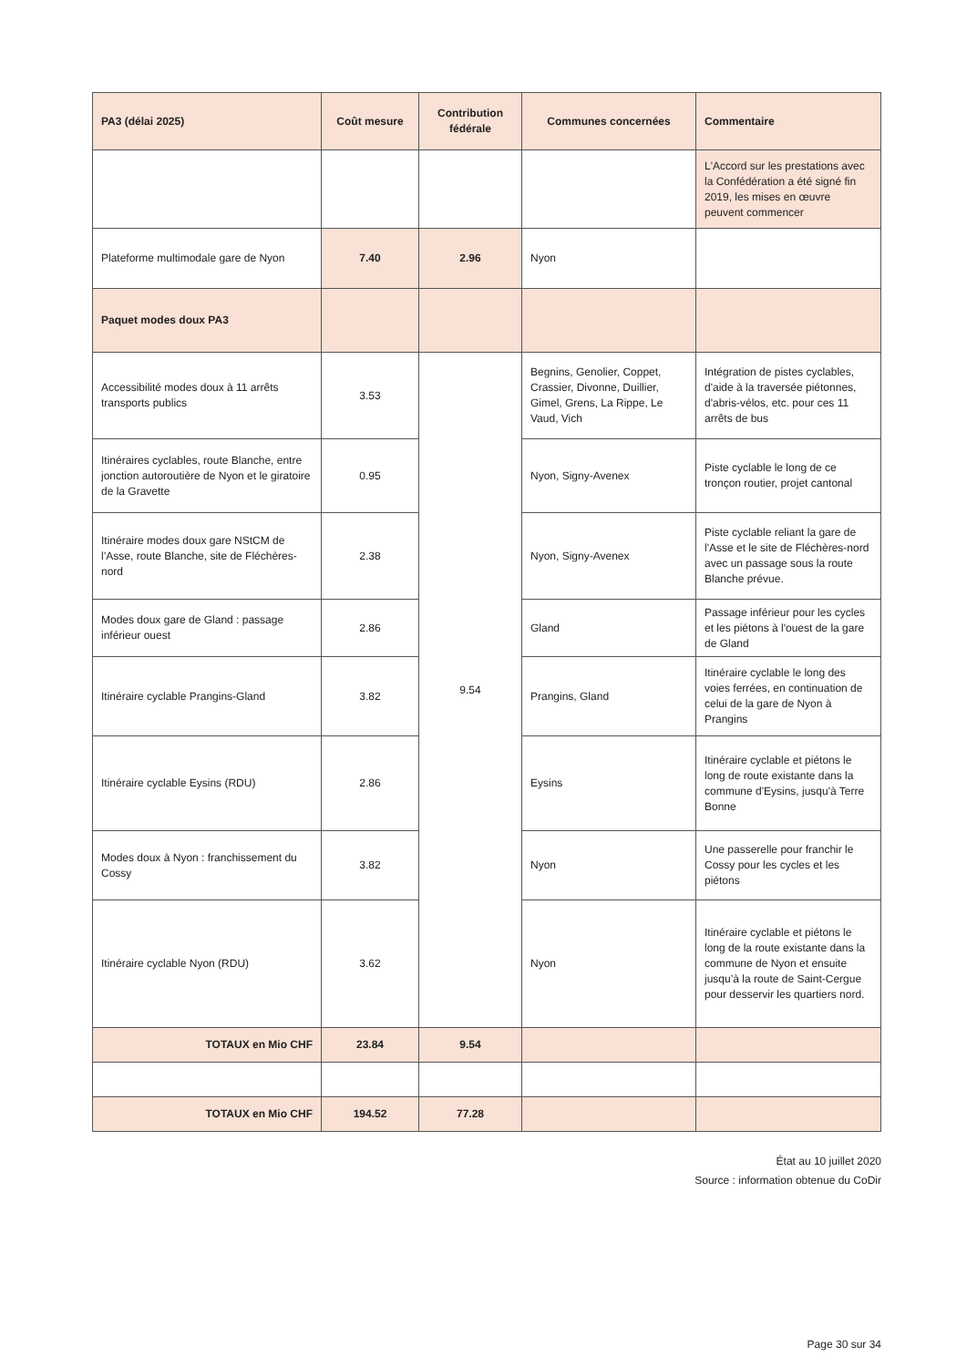| PA3 (délai 2025) | Coût mesure | Contribution fédérale | Communes concernées | Commentaire |
| --- | --- | --- | --- | --- |
| | | | | L'Accord sur les prestations avec la Confédération a été signé fin 2019, les mises en œuvre peuvent commencer |
| Plateforme multimodale gare de Nyon | 7.40 | 2.96 | Nyon | |
| Paquet modes doux PA3 | | | | |
| Accessibilité modes doux à 11 arrêts transports publics | 3.53 | 9.54 | Begnins, Genolier, Coppet, Crassier, Divonne, Duillier, Gimel, Grens, La Rippe, Le Vaud, Vich | Intégration de pistes cyclables, d'aide à la traversée piétonnes, d'abris-vélos, etc. pour ces 11 arrêts de bus |
| Itinéraires cyclables, route Blanche, entre jonction autoroutière de Nyon et le giratoire de la Gravette | 0.95 | | Nyon, Signy-Avenex | Piste cyclable le long de ce tronçon routier, projet cantonal |
| Itinéraire modes doux gare NStCM de l’Asse, route Blanche, site de Fléchères-nord | 2.38 | | Nyon, Signy-Avenex | Piste cyclable reliant la gare de l'Asse et le site de Fléchères-nord avec un passage sous la route Blanche prévue. |
| Modes doux gare de Gland : passage inférieur ouest | 2.86 | | Gland | Passage inférieur pour les cycles et les piétons à l'ouest de la gare de Gland |
| Itinéraire cyclable Prangins-Gland | 3.82 | | Prangins, Gland | Itinéraire cyclable le long des voies ferrées, en continuation de celui de la gare de Nyon à Prangins |
| Itinéraire cyclable Eysins (RDU) | 2.86 | | Eysins | Itinéraire cyclable et piétons le long de route existante dans la commune d'Eysins, jusqu'à Terre Bonne |
| Modes doux à Nyon : franchissement du Cossy | 3.82 | | Nyon | Une passerelle pour franchir le Cossy pour les cycles et les piétons |
| Itinéraire cyclable Nyon (RDU) | 3.62 | | Nyon | Itinéraire cyclable et piétons le long de la route existante dans la commune de Nyon et ensuite jusqu’à la route de Saint-Cergue pour desservir les quartiers nord. |
| TOTAUX en Mio CHF | 23.84 | 9.54 | | |
| TOTAUX en Mio CHF | 194.52 | 77.28 | | |
État au 10 juillet 2020
Source : information obtenue du CoDir
Page 30 sur 34